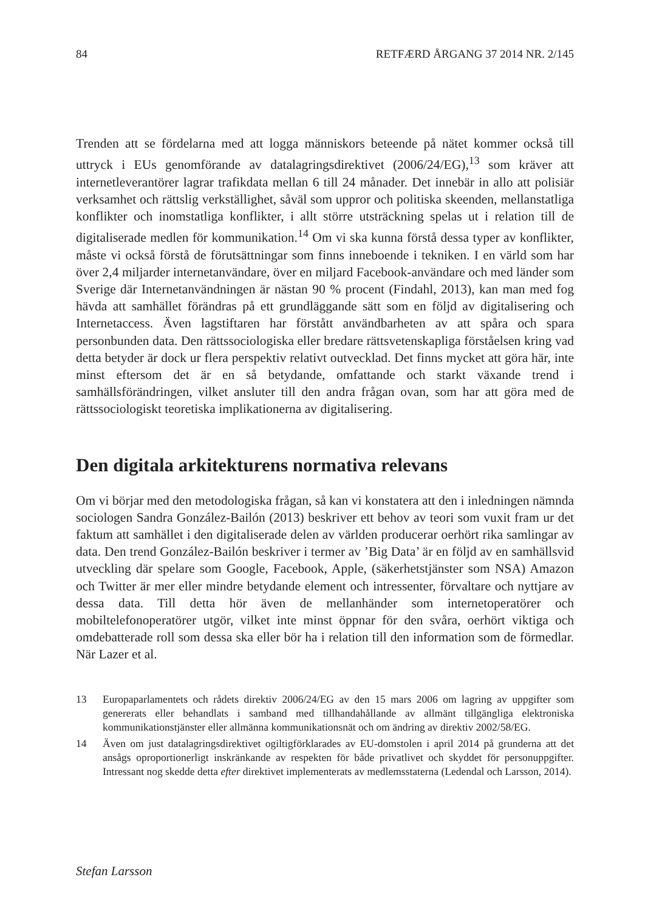84 RETFÆRD ÅRGANG 37 2014 NR. 2/145
Trenden att se fördelarna med att logga människors beteende på nätet kommer också till uttryck i EUs genomförande av datalagringsdirektivet (2006/24/EG),<sup>13</sup> som kräver att internetleverantörer lagrar trafikdata mellan 6 till 24 månader. Det innebär in allo att polisiär verksamhet och rättslig verkställighet, såväl som uppror och politiska skeenden, mellanstatliga konflikter och inomstatliga konflikter, i allt större utsträckning spelas ut i relation till de digitaliserade medlen för kommunikation.<sup>14</sup> Om vi ska kunna förstå dessa typer av konflikter, måste vi också förstå de förutsättningar som finns inneboende i tekniken. I en värld som har över 2,4 miljarder internetanvändare, över en miljard Facebook-användare och med länder som Sverige där Internetanvändningen är nästan 90 % procent (Findahl, 2013), kan man med fog hävda att samhället förändras på ett grundläggande sätt som en följd av digitalisering och Internetaccess. Även lagstiftaren har förstått användbarheten av att spåra och spara personbunden data. Den rättssociologiska eller bredare rättsvetenskapliga förståelsen kring vad detta betyder är dock ur flera perspektiv relativt outvecklad. Det finns mycket att göra här, inte minst eftersom det är en så betydande, omfattande och starkt växande trend i samhällsförändringen, vilket ansluter till den andra frågan ovan, som har att göra med de rättssociologiskt teoretiska implikationerna av digitalisering.
Den digitala arkitekturens normativa relevans
Om vi börjar med den metodologiska frågan, så kan vi konstatera att den i inledningen nämnda sociologen Sandra González-Bailón (2013) beskriver ett behov av teori som vuxit fram ur det faktum att samhället i den digitaliserade delen av världen producerar oerhört rika samlingar av data. Den trend González-Bailón beskriver i termer av ’Big Data’ är en följd av en samhällsvid utveckling där spelare som Google, Facebook, Apple, (säkerhetstjänster som NSA) Amazon och Twitter är mer eller mindre betydande element och intressenter, förvaltare och nyttjare av dessa data. Till detta hör även de mellanhänder som internetoperatörer och mobiltelefonoperatörer utgör, vilket inte minst öppnar för den svåra, oerhört viktiga och omdebatterade roll som dessa ska eller bör ha i relation till den information som de förmedlar. När Lazer et al.
13 Europaparlamentets och rådets direktiv 2006/24/EG av den 15 mars 2006 om lagring av uppgifter som genererats eller behandlats i samband med tillhandahållande av allmänt tillgängliga elektroniska kommunikationstjänster eller allmänna kommunikationsnät och om ändring av direktiv 2002/58/EG.
14 Även om just datalagringsdirektivet ogiltigförklarades av EU-domstolen i april 2014 på grunderna att det ansågs oproportionerligt inskränkande av respekten för både privatlivet och skyddet för personuppgifter. Intressant nog skedde detta efter direktivet implementerats av medlemsstaterna (Ledendal och Larsson, 2014).
Stefan Larsson